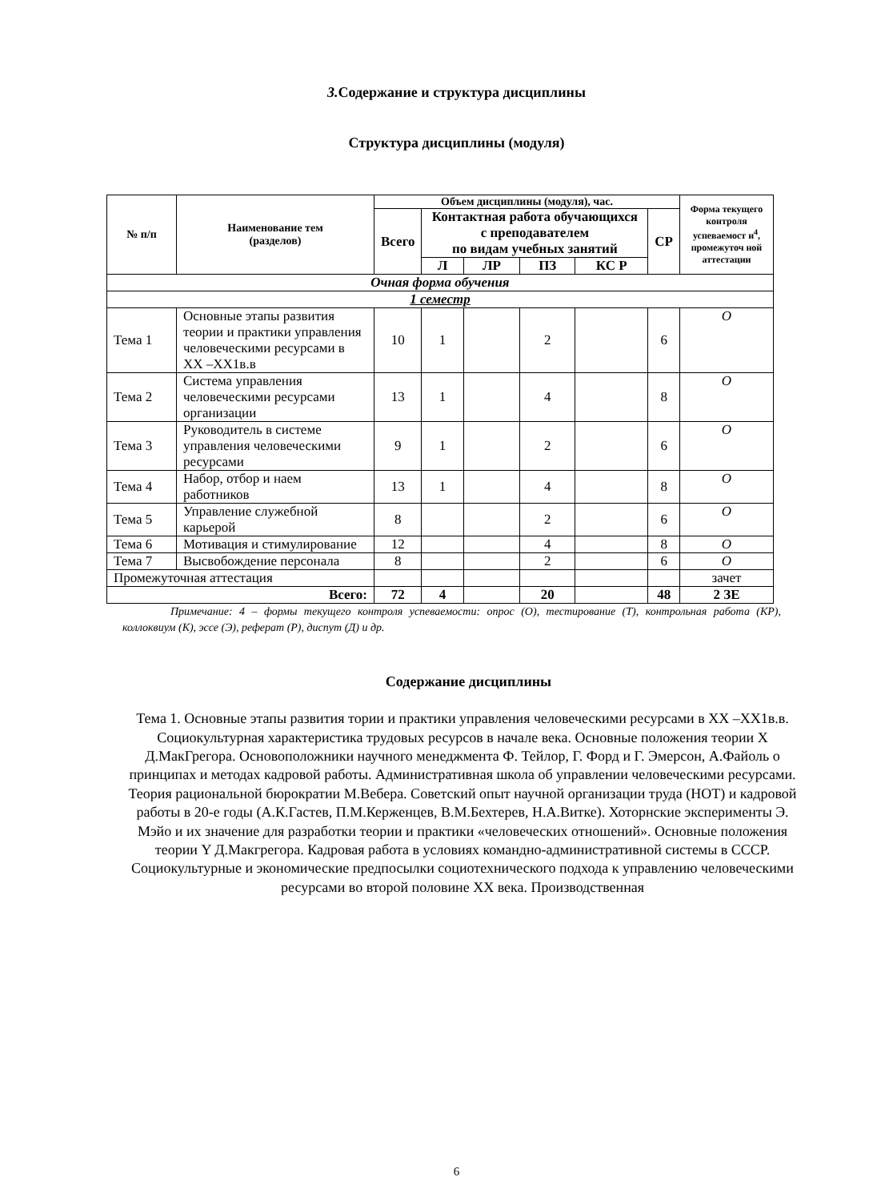3. Содержание и структура дисциплины
Структура дисциплины (модуля)
| № п/п | Наименование тем (разделов) | Объем дисциплины (модуля), час. | | | | | | Форма текущего контроля успеваемост и<sup>4</sup>, промежуточ ной аттестации |
| --- | --- | --- | --- | --- | --- | --- | --- | --- |
| | | Всего | Контактная работа обучающихся с преподавателем по видам учебных занятий | | | | СР | |
| | | | Л | ЛР | ПЗ | КС Р | | |
| Очная форма обучения | | | | | | | | |
| 1 семестр | | | | | | | | |
| Тема 1 | Основные этапы развития теории и практики управления человеческими ресурсами в XX –XX1в.в | 10 | 1 | | 2 | | 6 | О |
| Тема 2 | Система управления человеческими ресурсами организации | 13 | 1 | | 4 | | 8 | О |
| Тема 3 | Руководитель в системе управления человеческими ресурсами | 9 | 1 | | 2 | | 6 | О |
| Тема 4 | Набор, отбор и наем работников | 13 | 1 | | 4 | | 8 | О |
| Тема 5 | Управление служебной карьерой | 8 | | | 2 | | 6 | О |
| Тема 6 | Мотивация и стимулирование | 12 | | | 4 | | 8 | О |
| Тема 7 | Высвобождение персонала | 8 | | | 2 | | 6 | О |
| Промежуточная аттестация | | | | | | | | зачет |
| Всего: | | 72 | 4 | | 20 | | 48 | 2 ЗЕ |
Примечание: 4 – формы текущего контроля успеваемости: опрос (О), тестирование (Т), контрольная работа (КР), коллоквиум (К), эссе (Э), реферат (Р), диспут (Д) и др.
Содержание дисциплины
Тема 1. Основные этапы развития тории и практики управления человеческими ресурсами в XX –XX1в.в.
Социокультурная характеристика трудовых ресурсов в начале века. Основные положения теории X Д.МакГрегора. Основоположники научного менеджмента Ф. Тейлор, Г. Форд и Г. Эмерсон, А.Файоль о принципах и методах кадровой работы. Административная школа об управлении человеческими ресурсами. Теория рациональной бюрократии М.Вебера. Советский опыт научной организации труда (НОТ) и кадровой работы в 20-е годы (А.К.Гастев, П.М.Керженцев, В.М.Бехтерев, Н.А.Витке). Хоторнские эксперименты Э. Мэйо и их значение для разработки теории и практики «человеческих отношений». Основные положения теории Y Д.Макгрегора. Кадровая работа в условиях командно-административной системы в СССР. Социокультурные и экономические предпосылки социотехнического подхода к управлению человеческими ресурсами во второй половине XX века. Производственная
6